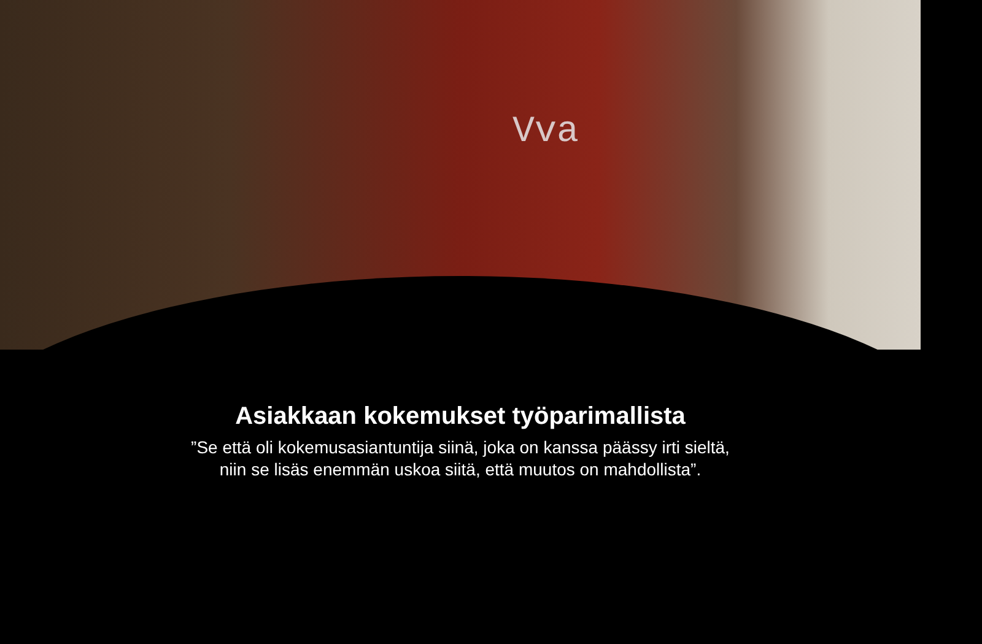Vva
Asiakkaan kokemukset työparimallista
”Se että oli kokemusasiantuntija siinä, joka on kanssa päässy irti sieltä,
niin se lisäs enemmän uskoa siitä, että muutos on mahdollista”.